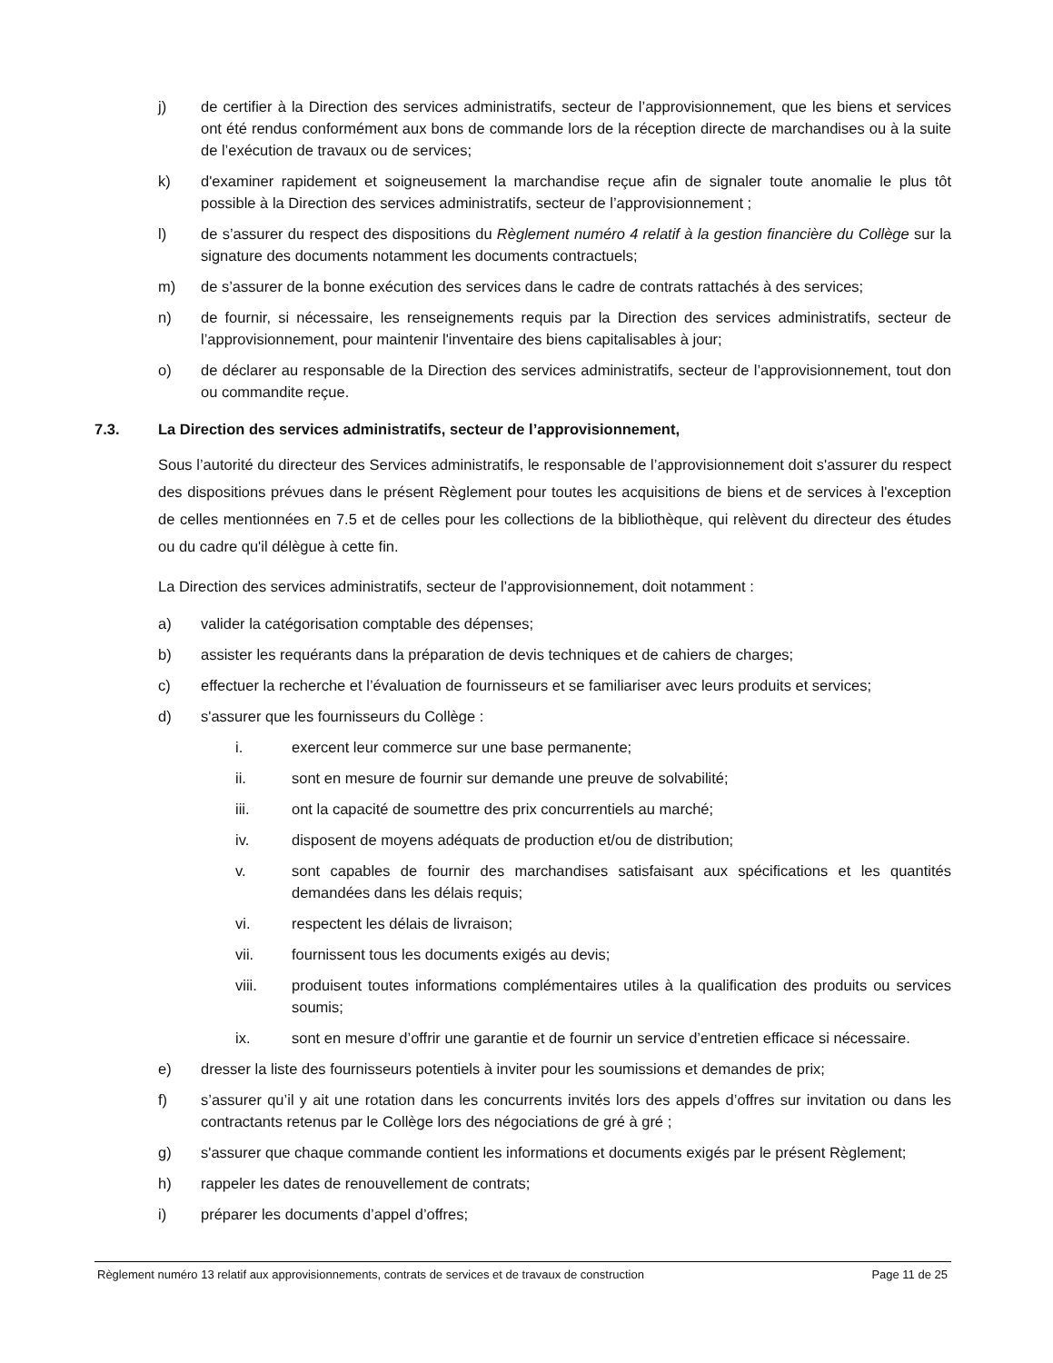j) de certifier à la Direction des services administratifs, secteur de l’approvisionnement, que les biens et services ont été rendus conformément aux bons de commande lors de la réception directe de marchandises ou à la suite de l’exécution de travaux ou de services;
k) d'examiner rapidement et soigneusement la marchandise reçue afin de signaler toute anomalie le plus tôt possible à la Direction des services administratifs, secteur de l’approvisionnement ;
l) de s’assurer du respect des dispositions du Règlement numéro 4 relatif à la gestion financière du Collège sur la signature des documents notamment les documents contractuels;
m) de s’assurer de la bonne exécution des services dans le cadre de contrats rattachés à des services;
n) de fournir, si nécessaire, les renseignements requis par la Direction des services administratifs, secteur de l’approvisionnement, pour maintenir l'inventaire des biens capitalisables à jour;
o) de déclarer au responsable de la Direction des services administratifs, secteur de l’approvisionnement, tout don ou commandite reçue.
7.3. La Direction des services administratifs, secteur de l’approvisionnement,
Sous l’autorité du directeur des Services administratifs, le responsable de l’approvisionnement doit s'assurer du respect des dispositions prévues dans le présent Règlement pour toutes les acquisitions de biens et de services à l'exception de celles mentionnées en 7.5 et de celles pour les collections de la bibliothèque, qui relèvent du directeur des études ou du cadre qu'il délègue à cette fin.
La Direction des services administratifs, secteur de l’approvisionnement, doit notamment :
a) valider la catégorisation comptable des dépenses;
b) assister les requérants dans la préparation de devis techniques et de cahiers de charges;
c) effectuer la recherche et l’évaluation de fournisseurs et se familiariser avec leurs produits et services;
d) s'assurer que les fournisseurs du Collège :
i. exercent leur commerce sur une base permanente;
ii. sont en mesure de fournir sur demande une preuve de solvabilité;
iii. ont la capacité de soumettre des prix concurrentiels au marché;
iv. disposent de moyens adéquats de production et/ou de distribution;
v. sont capables de fournir des marchandises satisfaisant aux spécifications et les quantités demandées dans les délais requis;
vi. respectent les délais de livraison;
vii. fournissent tous les documents exigés au devis;
viii. produisent toutes informations complémentaires utiles à la qualification des produits ou services soumis;
ix. sont en mesure d’offrir une garantie et de fournir un service d’entretien efficace si nécessaire.
e) dresser la liste des fournisseurs potentiels à inviter pour les soumissions et demandes de prix;
f) s’assurer qu’il y ait une rotation dans les concurrents invités lors des appels d’offres sur invitation ou dans les contractants retenus par le Collège lors des négociations de gré à gré ;
g) s'assurer que chaque commande contient les informations et documents exigés par le présent Règlement;
h) rappeler les dates de renouvellement de contrats;
i) préparer les documents d’appel d’offres;
Règlement numéro 13 relatif aux approvisionnements, contrats de services et de travaux de construction Page 11 de 25